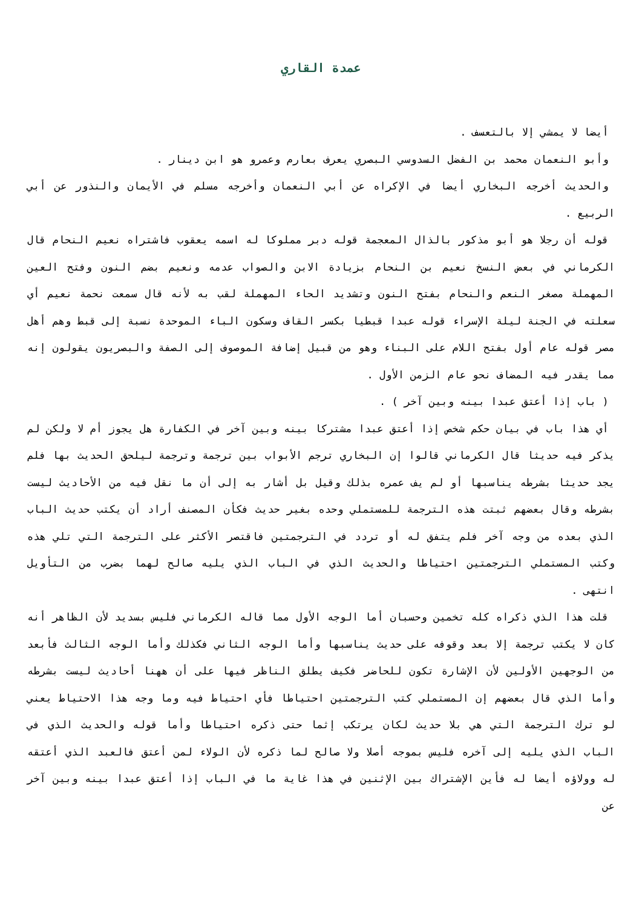عمدة القاري
أيضا لا يمشي إلا بالتعسف .
وأبو النعمان محمد بن الفضل السدوسي البصري يعرف بعارم وعمرو هو ابن دينار .
والحديث أخرجه البخاري أيضا في الإكراه عن أبي النعمان وأخرجه مسلم في الأيمان والنذور عن أبي الربيع .
قوله أن رجلا هو أبو مذكور بالذال المعجمة قوله دبر مملوكا له اسمه يعقوب فاشتراه نعيم النحام قال الكرماني في بعض النسخ نعيم بن النحام بزيادة الابن والصواب عدمه ونعيم بضم النون وفتح العين المهملة مصغر النعم والنحام بفتح النون وتشديد الحاء المهملة لقب به لأنه قال سمعت نحمة نعيم أي سعلته في الجنة ليلة الإسراء قوله عبدا قبطيا بكسر القاف وسكون الباء الموحدة نسبة إلى قبط وهم أهل مصر قوله عام أول بفتح اللام على البناء وهو من قبيل إضافة الموصوف إلى الصفة والبصريون يقولون إنه مما يقدر فيه المضاف نحو عام الزمن الأول .
( باب إذا أعتق عبدا بينه وبين آخر ) .
أي هذا باب في بيان حكم شخص إذا أعتق عبدا مشتركا بينه وبين آخر في الكفارة هل يجوز أم لا ولكن لم يذكر فيه حديثا قال الكرماني قالوا إن البخاري ترجم الأبواب بين ترجمة وترجمة ليلحق الحديث بها فلم يجد حديثا بشرطه يناسبها أو لم يف عمره بذلك وقيل بل أشار به إلى أن ما نقل فيه من الأحاديث ليست بشرطه وقال بعضهم ثبتت هذه الترجمة للمستملي وحده بغير حديث فكأن المصنف أراد أن يكتب حديث الباب الذي بعده من وجه آخر فلم يتفق له أو تردد في الترجمتين فاقتصر الأكثر على الترجمة التي تلي هذه وكتب المستملي الترجمتين احتياطا والحديث الذي في الباب الذي يليه صالح لهما بضرب من التأويل انتهى .
قلت هذا الذي ذكراه كله تخمين وحسبان أما الوجه الأول مما قاله الكرماني فليس بسديد لأن الظاهر أنه كان لا يكتب ترجمة إلا بعد وقوفه على حديث يناسبها وأما الوجه الثاني فكذلك وأما الوجه الثالث فأبعد من الوجهين الأولين لأن الإشارة تكون للحاضر فكيف يطلق الناظر فيها على أن ههنا أحاديث ليست بشرطه وأما الذي قال بعضهم إن المستملي كتب الترجمتين احتياطا فأي احتياط فيه وما وجه هذا الاحتياط يعني لو ترك الترجمة التي هي بلا حديث لكان يرتكب إثما حتى ذكره احتياطا وأما قوله والحديث الذي في الباب الذي يليه إلى آخره فليس بموجه أصلا ولا صالح لما ذكره لأن الولاء لمن أعتق فالعبد الذي أعتقه له وولاؤه أيضا له فأين الإشتراك بين الإثنين في هذا غاية ما في الباب إذا أعتق عبدا بينه وبين آخر عن